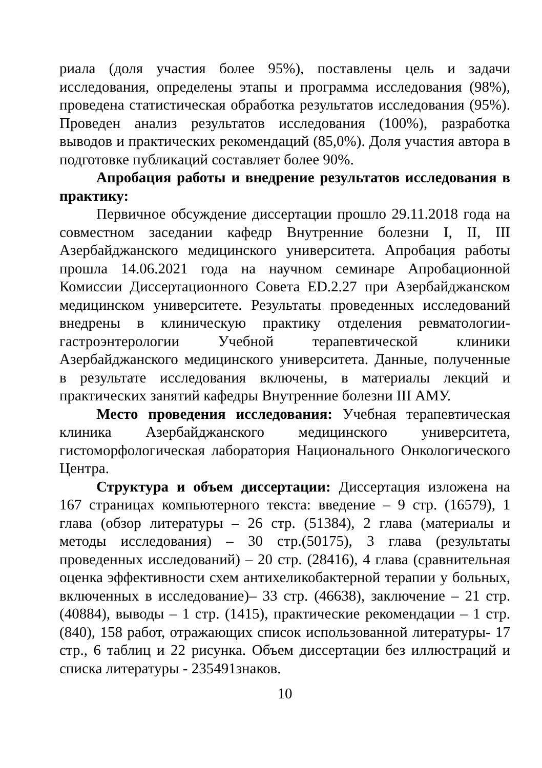риала (доля участия более 95%), поставлены цель и задачи исследования, определены этапы и программа исследования (98%), проведена статистическая обработка результатов исследования (95%). Проведен анализ результатов исследования (100%), разработка выводов и практических рекомендаций (85,0%). Доля участия автора в подготовке публикаций составляет более 90%.
Апробация работы и внедрение результатов исследования в практику:
Первичное обсуждение диссертации прошло 29.11.2018 года на совместном заседании кафедр Внутренние болезни I, II, III Азербайджанского медицинского университета. Апробация работы прошла 14.06.2021 года на научном семинаре Апробационной Комиссии Диссертационного Совета ED.2.27 при Азербайджанском медицинском университете. Результаты проведенных исследований внедрены в клиническую практику отделения ревматологии-гастроэнтерологии Учебной терапевтической клиники Азербайджанского медицинского университета. Данные, полученные в результате исследования включены, в материалы лекций и практических занятий кафедры Внутренние болезни III АМУ.
Место проведения исследования: Учебная терапевтическая клиника Азербайджанского медицинского университета, гистоморфологическая лаборатория Национального Онкологического Центра.
Структура и объем диссертации: Диссертация изложена на 167 страницах компьютерного текста: введение – 9 стр. (16579), 1 глава (обзор литературы – 26 стр. (51384), 2 глава (материалы и методы исследования) – 30 стр.(50175), 3 глава (результаты проведенных исследований) – 20 стр. (28416), 4 глава (сравнительная оценка эффективности схем антихеликобактерной терапии у больных, включенных в исследование)– 33 стр. (46638), заключение – 21 стр. (40884), выводы – 1 стр. (1415), практические рекомендации – 1 стр. (840), 158 работ, отражающих список использованной литературы- 17 стр., 6 таблиц и 22 рисунка. Объем диссертации без иллюстраций и списка литературы - 235491знаков.
10